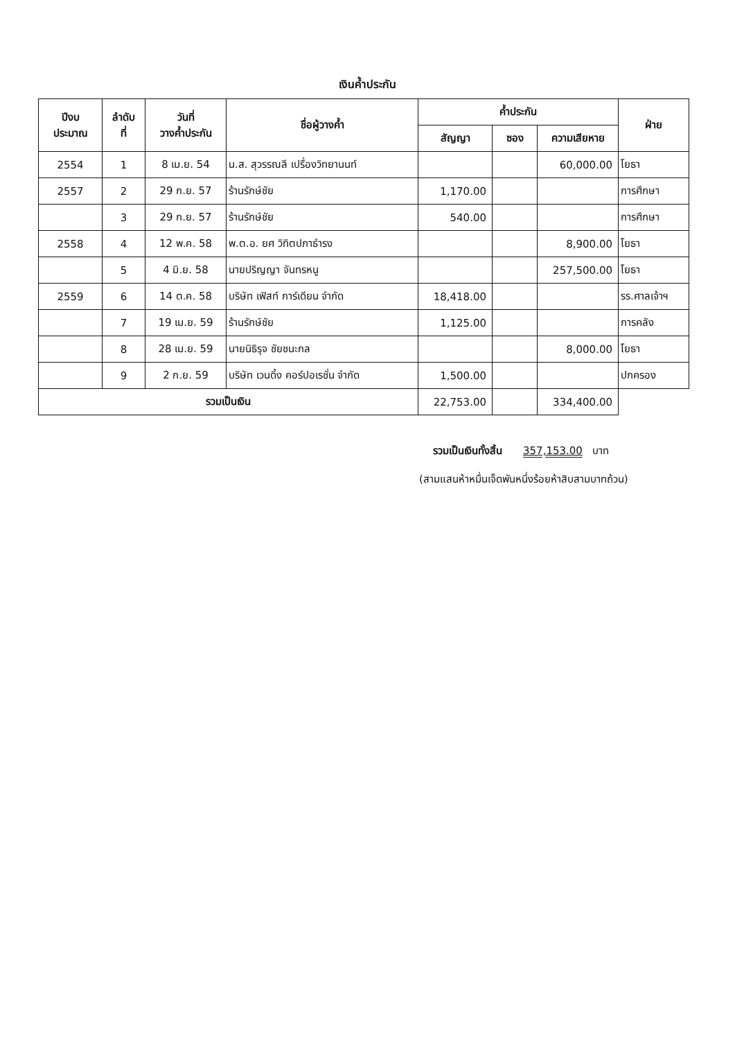เงินค้ำประกัน
| ปีงบ ประมาณ | ลำดับ ที่ | วันที่ วางค้ำประกัน | ชื่อผู้วางค้ำ | ค้ำประกัน | | | ฝ่าย |
| --- | --- | --- | --- | --- | --- | --- | --- |
| | | | | สัญญา | ซอง | ความเสียหาย | |
| 2554 | 1 | 8 เม.ย. 54 | น.ส. สุวรรณลี เปรื่องวิทยานนท์ | | | 60,000.00 | โยธา |
| 2557 | 2 | 29 ก.ย. 57 | ร้านรักษ์ชัย | 1,170.00 | | | การศึกษา |
| | 3 | 29 ก.ย. 57 | ร้านรักษ์ชัย | 540.00 | | | การศึกษา |
| 2558 | 4 | 12 พ.ค. 58 | พ.ต.อ. ยศ วิทิตปภาธำรง | | | 8,900.00 | โยธา |
| | 5 | 4 มิ.ย. 58 | นายปริญญา จันทรหนู | | | 257,500.00 | โยธา |
| 2559 | 6 | 14 ต.ค. 58 | บริษัท เฟิสท์ การ์เดียน จำกัด | 18,418.00 | | | รร.ศาลเจ้าฯ |
| | 7 | 19 เม.ย. 59 | ร้านรักษ์ชัย | 1,125.00 | | | การคลัง |
| | 8 | 28 เม.ย. 59 | นายนิธิรุจ ชัยชนะกล | | | 8,000.00 | โยธา |
| | 9 | 2 ก.ย. 59 | บริษัท เวนดิ้ง คอร์ปอเรชั่น จำกัด | 1,500.00 | | | ปกครอง |
| รวมเป็นเงิน | | | | 22,753.00 | | 334,400.00 | |
รวมเป็นเงินทั้งสิ้น 357,153.00 บาท
(สามแสนห้าหมื่นเจ็ดพันหนึ่งร้อยห้าสิบสามบาทถ้วน)